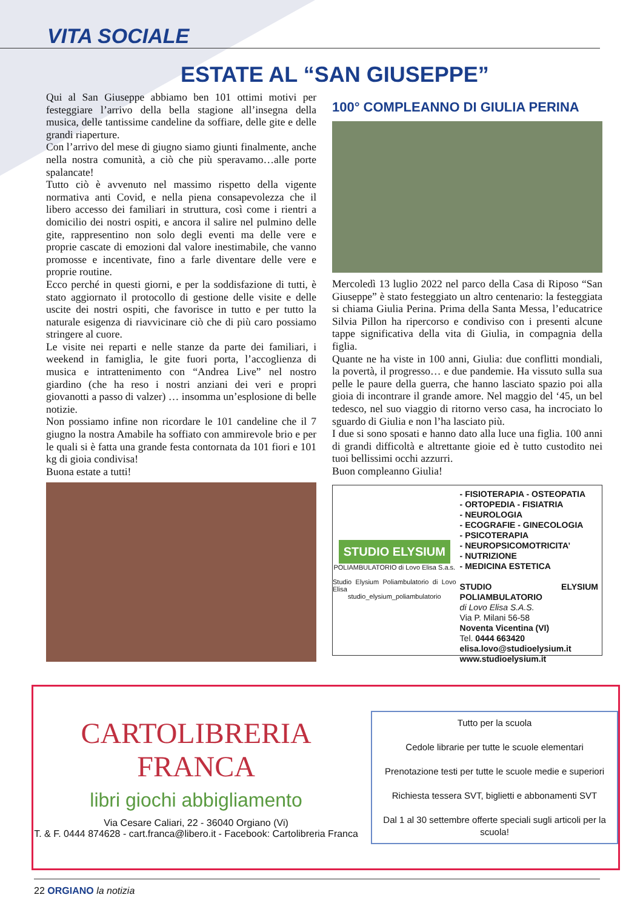VITA SOCIALE
ESTATE AL “SAN GIUSEPPE”
Qui al San Giuseppe abbiamo ben 101 ottimi motivi per festeggiare l’arrivo della bella stagione all’insegna della musica, delle tantissime candeline da soffiare, delle gite e delle grandi riaperture.
Con l’arrivo del mese di giugno siamo giunti finalmente, anche nella nostra comunità, a ciò che più speravamo…alle porte spalancate!
Tutto ciò è avvenuto nel massimo rispetto della vigente normativa anti Covid, e nella piena consapevolezza che il libero accesso dei familiari in struttura, così come i rientri a domicilio dei nostri ospiti, e ancora il salire nel pulmino delle gite, rappresentino non solo degli eventi ma delle vere e proprie cascate di emozioni dal valore inestimabile, che vanno promosse e incentivate, fino a farle diventare delle vere e proprie routine.
Ecco perché in questi giorni, e per la soddisfazione di tutti, è stato aggiornato il protocollo di gestione delle visite e delle uscite dei nostri ospiti, che favorisce in tutto e per tutto la naturale esigenza di riavvicinare ciò che di più caro possiamo stringere al cuore.
Le visite nei reparti e nelle stanze da parte dei familiari, i weekend in famiglia, le gite fuori porta, l’accoglienza di musica e intrattenimento con “Andrea Live” nel nostro giardino (che ha reso i nostri anziani dei veri e propri giovanotti a passo di valzer) … insomma un’esplosione di belle notizie.
Non possiamo infine non ricordare le 101 candeline che il 7 giugno la nostra Amabile ha soffiato con ammirevole brio e per le quali si è fatta una grande festa contornata da 101 fiori e 101 kg di gioia condivisa!
Buona estate a tutti!
100° COMPLEANNO DI GIULIA PERINA
Mercoledì 13 luglio 2022 nel parco della Casa di Riposo “San Giuseppe” è stato festeggiato un altro centenario: la festeggiata si chiama Giulia Perina. Prima della Santa Messa, l’educatrice Silvia Pillon ha ripercorso e condiviso con i presenti alcune tappe significativa della vita di Giulia, in compagnia della figlia.
Quante ne ha viste in 100 anni, Giulia: due conflitti mondiali, la povertà, il progresso… e due pandemie. Ha vissuto sulla sua pelle le paure della guerra, che hanno lasciato spazio poi alla gioia di incontrare il grande amore. Nel maggio del ‘45, un bel tedesco, nel suo viaggio di ritorno verso casa, ha incrociato lo sguardo di Giulia e non l’ha lasciato più.
I due si sono sposati e hanno dato alla luce una figlia. 100 anni di grandi difficoltà e altrettante gioie ed è tutto custodito nei tuoi bellissimi occhi azzurri.
Buon compleanno Giulia!
STUDIO ELYSIUM
POLIAMBULATORIO di Lovo Elisa S.a.s.
Studio Elysium Poliambulatorio di Lovo Elisa
studio_elysium_poliambulatorio
- FISIOTERAPIA - OSTEOPATIA
- ORTOPEDIA - FISIATRIA
- NEUROLOGIA
- ECOGRAFIE - GINECOLOGIA
- PSICOTERAPIA
- NEUROPSICOMOTRICITA’
- NUTRIZIONE
- MEDICINA ESTETICA
STUDIO ELYSIUM POLIAMBULATORIO
di Lovo Elisa S.A.S.
Via P. Milani 56-58
Noventa Vicentina (VI)
Tel. 0444 663420
elisa.lovo@studioelysium.it
www.studioelysium.it
CARTOLIBRERIA
FRANCA
libri giochi abbigliamento
Via Cesare Caliari, 22 - 36040 Orgiano (Vi)
T. & F. 0444 874628 - cart.franca@libero.it - Facebook: Cartolibreria Franca
Tutto per la scuola
Cedole librarie per tutte le scuole elementari
Prenotazione testi per tutte le scuole medie e superiori
Richiesta tessera SVT, biglietti e abbonamenti SVT
Dal 1 al 30 settembre offerte speciali sugli articoli per la scuola!
22 ORGIANO la notizia